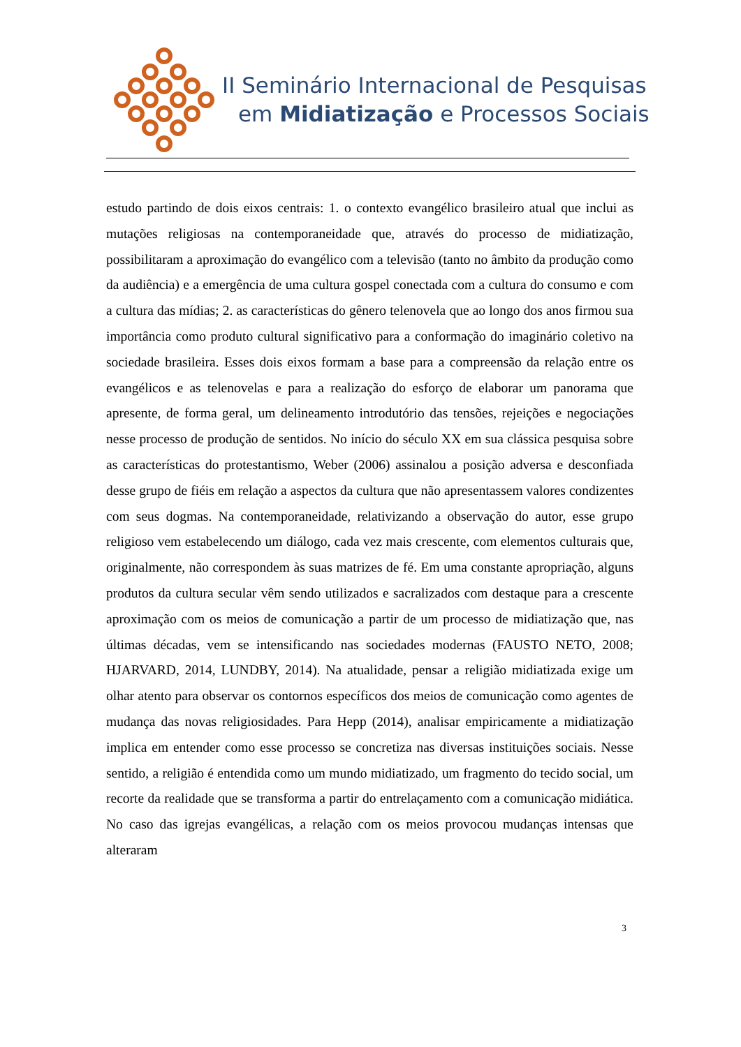II Seminário Internacional de Pesquisas
em Midiatização e Processos Sociais
estudo partindo de dois eixos centrais: 1. o contexto evangélico brasileiro atual que inclui as mutações religiosas na contemporaneidade que, através do processo de midiatização, possibilitaram a aproximação do evangélico com a televisão (tanto no âmbito da produção como da audiência) e a emergência de uma cultura gospel conectada com a cultura do consumo e com a cultura das mídias; 2. as características do gênero telenovela que ao longo dos anos firmou sua importância como produto cultural significativo para a conformação do imaginário coletivo na sociedade brasileira. Esses dois eixos formam a base para a compreensão da relação entre os evangélicos e as telenovelas e para a realização do esforço de elaborar um panorama que apresente, de forma geral, um delineamento introdutório das tensões, rejeições e negociações nesse processo de produção de sentidos. No início do século XX em sua clássica pesquisa sobre as características do protestantismo, Weber (2006) assinalou a posição adversa e desconfiada desse grupo de fiéis em relação a aspectos da cultura que não apresentassem valores condizentes com seus dogmas. Na contemporaneidade, relativizando a observação do autor, esse grupo religioso vem estabelecendo um diálogo, cada vez mais crescente, com elementos culturais que, originalmente, não correspondem às suas matrizes de fé. Em uma constante apropriação, alguns produtos da cultura secular vêm sendo utilizados e sacralizados com destaque para a crescente aproximação com os meios de comunicação a partir de um processo de midiatização que, nas últimas décadas, vem se intensificando nas sociedades modernas (FAUSTO NETO, 2008; HJARVARD, 2014, LUNDBY, 2014). Na atualidade, pensar a religião midiatizada exige um olhar atento para observar os contornos específicos dos meios de comunicação como agentes de mudança das novas religiosidades. Para Hepp (2014), analisar empiricamente a midiatização implica em entender como esse processo se concretiza nas diversas instituições sociais. Nesse sentido, a religião é entendida como um mundo midiatizado, um fragmento do tecido social, um recorte da realidade que se transforma a partir do entrelaçamento com a comunicação midiática. No caso das igrejas evangélicas, a relação com os meios provocou mudanças intensas que alteraram
3